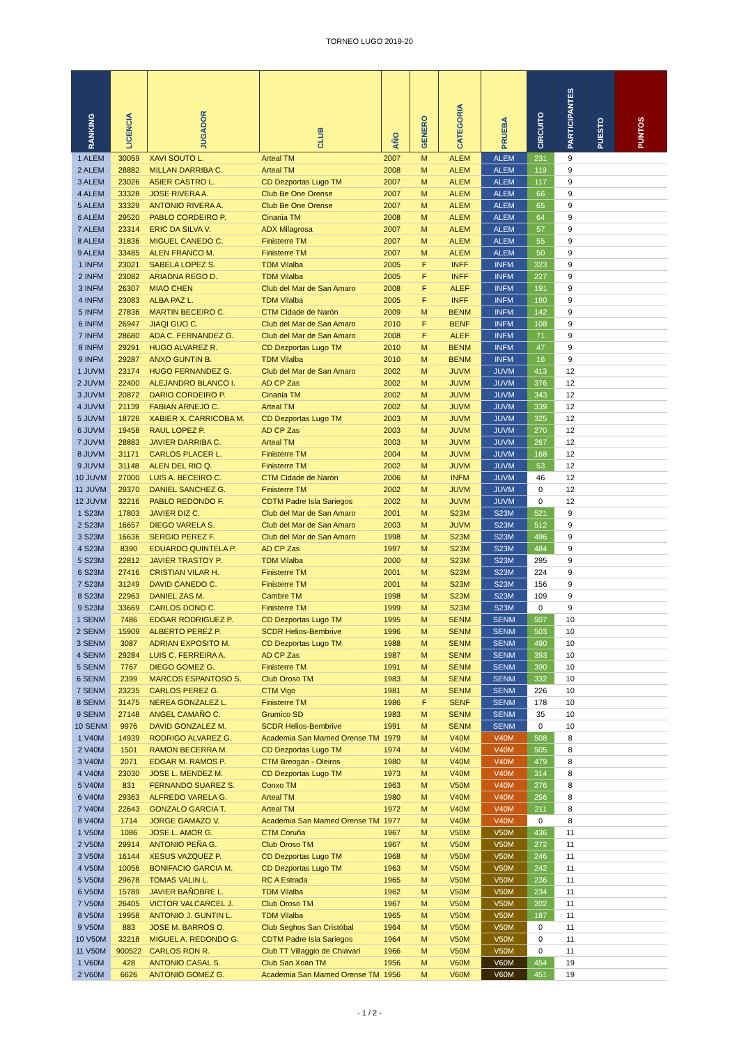TORNEO LUGO 2019-20
| RANKING | LICENCIA | JUGADOR | CLUB | AÑO | GENERO | CATEGORIA | PRUEBA | CIRCUITO | PARTICIPANTES | PUESTO | PUNTOS |
| --- | --- | --- | --- | --- | --- | --- | --- | --- | --- | --- | --- |
| 1 ALEM | 30059 | XAVI SOUTO L. | Arteal TM | 2007 | M | ALEM | ALEM | 231 | 9 | | |
| 2 ALEM | 28882 | MILLAN DARRIBA C. | Arteal TM | 2008 | M | ALEM | ALEM | 119 | 9 | | |
| 3 ALEM | 23026 | ASIER CASTRO L. | CD Dezportas Lugo TM | 2007 | M | ALEM | ALEM | 117 | 9 | | |
| 4 ALEM | 33328 | JOSE RIVERA A. | Club Be One Orense | 2007 | M | ALEM | ALEM | 66 | 9 | | |
| 5 ALEM | 33329 | ANTONIO RIVERA A. | Club Be One Orense | 2007 | M | ALEM | ALEM | 65 | 9 | | |
| 6 ALEM | 29520 | PABLO CORDEIRO P. | Cinania TM | 2008 | M | ALEM | ALEM | 64 | 9 | | |
| 7 ALEM | 23314 | ERIC DA SILVA V. | ADX Milagrosa | 2007 | M | ALEM | ALEM | 57 | 9 | | |
| 8 ALEM | 31836 | MIGUEL CANEDO C. | Finisterre TM | 2007 | M | ALEM | ALEM | 55 | 9 | | |
| 9 ALEM | 33485 | ALEN FRANCO M. | Finisterre TM | 2007 | M | ALEM | ALEM | 50 | 9 | | |
| 1 INFM | 23021 | SABELA LOPEZ S. | TDM Vilalba | 2005 | F | INFF | INFM | 323 | 9 | | |
| 2 INFM | 23082 | ARIADNA REGO D. | TDM Vilalba | 2005 | F | INFF | INFM | 227 | 9 | | |
| 3 INFM | 26307 | MIAO CHEN | Club del Mar de San Amaro | 2008 | F | ALEF | INFM | 191 | 9 | | |
| 4 INFM | 23083 | ALBA PAZ L. | TDM Vilalba | 2005 | F | INFF | INFM | 190 | 9 | | |
| 5 INFM | 27836 | MARTIN BECEIRO C. | CTM Cidade de Narón | 2009 | M | BENM | INFM | 142 | 9 | | |
| 6 INFM | 26947 | JIAQI GUO C. | Club del Mar de San Amaro | 2010 | F | BENF | INFM | 108 | 9 | | |
| 7 INFM | 28680 | ADA C. FERNANDEZ G. | Club del Mar de San Amaro | 2008 | F | ALEF | INFM | 71 | 9 | | |
| 8 INFM | 29291 | HUGO ALVAREZ R. | CD Dezportas Lugo TM | 2010 | M | BENM | INFM | 47 | 9 | | |
| 9 INFM | 29287 | ANXO GUNTIN B. | TDM Vilalba | 2010 | M | BENM | INFM | 16 | 9 | | |
| 1 JUVM | 23174 | HUGO FERNANDEZ G. | Club del Mar de San Amaro | 2002 | M | JUVM | JUVM | 413 | 12 | | |
| 2 JUVM | 22400 | ALEJANDRO BLANCO I. | AD CP Zas | 2002 | M | JUVM | JUVM | 376 | 12 | | |
| 3 JUVM | 20872 | DARIO CORDEIRO P. | Cinania TM | 2002 | M | JUVM | JUVM | 343 | 12 | | |
| 4 JUVM | 21139 | FABIAN ARNEJO C. | Arteal TM | 2002 | M | JUVM | JUVM | 339 | 12 | | |
| 5 JUVM | 18726 | XABIER X. CARRICOBA M. | CD Dezportas Lugo TM | 2003 | M | JUVM | JUVM | 325 | 12 | | |
| 6 JUVM | 19458 | RAUL LOPEZ P. | AD CP Zas | 2003 | M | JUVM | JUVM | 270 | 12 | | |
| 7 JUVM | 28883 | JAVIER DARRIBA C. | Arteal TM | 2003 | M | JUVM | JUVM | 267 | 12 | | |
| 8 JUVM | 31171 | CARLOS PLACER L. | Finisterre TM | 2004 | M | JUVM | JUVM | 168 | 12 | | |
| 9 JUVM | 31148 | ALEN DEL RIO Q. | Finisterre TM | 2002 | M | JUVM | JUVM | 53 | 12 | | |
| 10 JUVM | 27000 | LUIS A. BECEIRO C. | CTM Cidade de Narón | 2006 | M | INFM | JUVM | 46 | 12 | | |
| 11 JUVM | 29370 | DANIEL SANCHEZ G. | Finisterre TM | 2002 | M | JUVM | JUVM | 0 | 12 | | |
| 12 JUVM | 32216 | PABLO REDONDO F. | CDTM Padre Isla Sariegos | 2002 | M | JUVM | JUVM | 0 | 12 | | |
| 1 S23M | 17803 | JAVIER DIZ C. | Club del Mar de San Amaro | 2001 | M | S23M | S23M | 521 | 9 | | |
| 2 S23M | 16657 | DIEGO VARELA S. | Club del Mar de San Amaro | 2003 | M | JUVM | S23M | 512 | 9 | | |
| 3 S23M | 16636 | SERGIO PEREZ F. | Club del Mar de San Amaro | 1998 | M | S23M | S23M | 496 | 9 | | |
| 4 S23M | 8390 | EDUARDO QUINTELA P. | AD CP Zas | 1997 | M | S23M | S23M | 484 | 9 | | |
| 5 S23M | 22812 | JAVIER TRASTOY P. | TDM Vilalba | 2000 | M | S23M | S23M | 295 | 9 | | |
| 6 S23M | 27416 | CRISTIAN VILAR H. | Finisterre TM | 2001 | M | S23M | S23M | 224 | 9 | | |
| 7 S23M | 31249 | DAVID CANEDO C. | Finisterre TM | 2001 | M | S23M | S23M | 156 | 9 | | |
| 8 S23M | 22963 | DANIEL ZAS M. | Cambre TM | 1998 | M | S23M | S23M | 109 | 9 | | |
| 9 S23M | 33669 | CARLOS DONO C. | Finisterre TM | 1999 | M | S23M | S23M | 0 | 9 | | |
| 1 SENM | 7486 | EDGAR RODRIGUEZ P. | CD Dezportas Lugo TM | 1995 | M | SENM | SENM | 507 | 10 | | |
| 2 SENM | 15909 | ALBERTO PEREZ P. | SCDR Helios-Bembrive | 1996 | M | SENM | SENM | 503 | 10 | | |
| 3 SENM | 3087 | ADRIAN EXPOSITO M. | CD Dezportas Lugo TM | 1988 | M | SENM | SENM | 490 | 10 | | |
| 4 SENM | 29284 | LUIS C. FERREIRA A. | AD CP Zas | 1987 | M | SENM | SENM | 393 | 10 | | |
| 5 SENM | 7767 | DIEGO GOMEZ G. | Finisterre TM | 1991 | M | SENM | SENM | 390 | 10 | | |
| 6 SENM | 2399 | MARCOS ESPANTOSO S. | Club Oroso TM | 1983 | M | SENM | SENM | 332 | 10 | | |
| 7 SENM | 23235 | CARLOS PEREZ G. | CTM Vigo | 1981 | M | SENM | SENM | 226 | 10 | | |
| 8 SENM | 31475 | NEREA GONZALEZ L. | Finisterre TM | 1986 | F | SENF | SENM | 178 | 10 | | |
| 9 SENM | 27148 | ANGEL CAMAÑO C. | Grumico SD | 1983 | M | SENM | SENM | 35 | 10 | | |
| 10 SENM | 9976 | DAVID GONZALEZ M. | SCDR Helios-Bembrive | 1991 | M | SENM | SENM | 0 | 10 | | |
| 1 V40M | 14939 | RODRIGO ALVAREZ G. | Academia San Mamed Orense TM | 1979 | M | V40M | V40M | 508 | 8 | | |
| 2 V40M | 1501 | RAMON BECERRA M. | CD Dezportas Lugo TM | 1974 | M | V40M | V40M | 505 | 8 | | |
| 3 V40M | 2071 | EDGAR M. RAMOS P. | CTM Breogán - Oleiros | 1980 | M | V40M | V40M | 479 | 8 | | |
| 4 V40M | 23030 | JOSE L. MENDEZ M. | CD Dezportas Lugo TM | 1973 | M | V40M | V40M | 314 | 8 | | |
| 5 V40M | 831 | FERNANDO SUAREZ S. | Conxo TM | 1963 | M | V50M | V40M | 276 | 8 | | |
| 6 V40M | 29363 | ALFREDO VARELA G. | Arteal TM | 1980 | M | V40M | V40M | 256 | 8 | | |
| 7 V40M | 22643 | GONZALO GARCIA T. | Arteal TM | 1972 | M | V40M | V40M | 211 | 8 | | |
| 8 V40M | 1714 | JORGE GAMAZO V. | Academia San Mamed Orense TM | 1977 | M | V40M | V40M | 0 | 8 | | |
| 1 V50M | 1086 | JOSE L. AMOR G. | CTM Coruña | 1967 | M | V50M | V50M | 436 | 11 | | |
| 2 V50M | 29914 | ANTONIO PEÑA G. | Club Oroso TM | 1967 | M | V50M | V50M | 272 | 11 | | |
| 3 V50M | 16144 | XESUS VAZQUEZ P. | CD Dezportas Lugo TM | 1968 | M | V50M | V50M | 246 | 11 | | |
| 4 V50M | 10056 | BONIFACIO GARCIA M. | CD Dezportas Lugo TM | 1963 | M | V50M | V50M | 242 | 11 | | |
| 5 V50M | 29678 | TOMAS VALIN L. | RC A Estrada | 1965 | M | V50M | V50M | 236 | 11 | | |
| 6 V50M | 15789 | JAVIER BAÑOBRE L. | TDM Vilalba | 1962 | M | V50M | V50M | 234 | 11 | | |
| 7 V50M | 26405 | VICTOR VALCARCEL J. | Club Oroso TM | 1967 | M | V50M | V50M | 202 | 11 | | |
| 8 V50M | 19958 | ANTONIO J. GUNTIN L. | TDM Vilalba | 1965 | M | V50M | V50M | 187 | 11 | | |
| 9 V50M | 883 | JOSE M. BARROS O. | Club Seghos San Cristóbal | 1964 | M | V50M | V50M | 0 | 11 | | |
| 10 V50M | 32218 | MIGUEL A. REDONDO G. | CDTM Padre Isla Sariegos | 1964 | M | V50M | V50M | 0 | 11 | | |
| 11 V50M | 900522 | CARLOS RON R. | Club TT Villaggio de Chiavari | 1966 | M | V50M | V50M | 0 | 11 | | |
| 1 V60M | 428 | ANTONIO CASAL S. | Club San Xoán TM | 1956 | M | V60M | V60M | 454 | 19 | | |
| 2 V60M | 6626 | ANTONIO GOMEZ G. | Academia San Mamed Orense TM | 1956 | M | V60M | V60M | 451 | 19 | | |
- 1 / 2 -